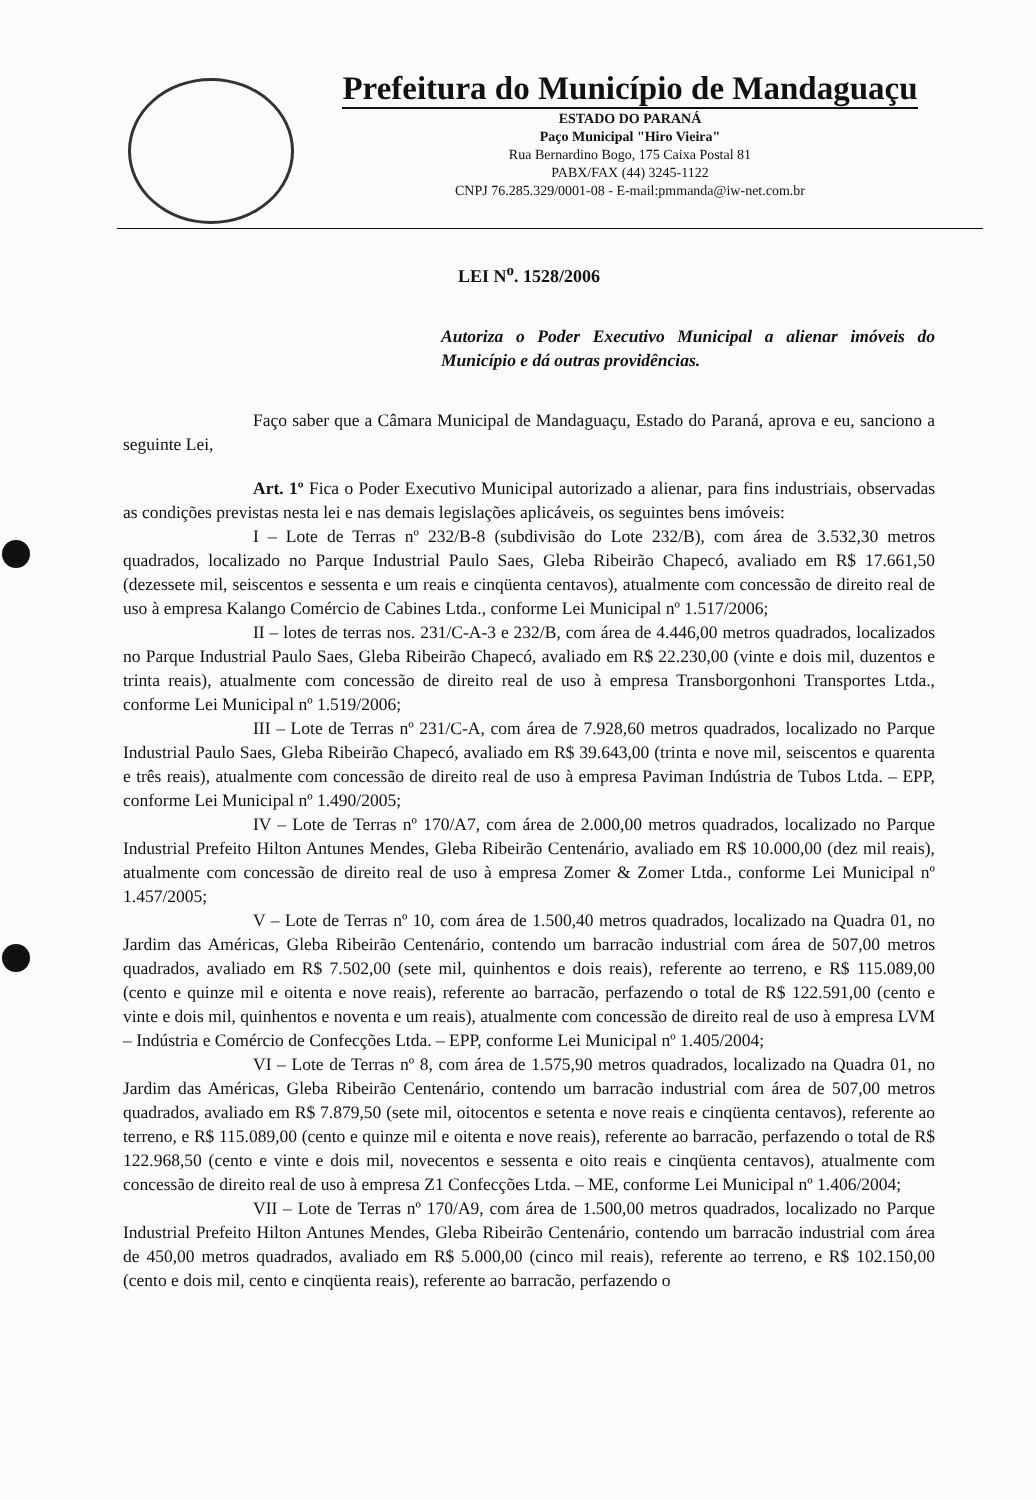Prefeitura do Município de Mandaguaçu
ESTADO DO PARANÁ
Paço Municipal "Hiro Vieira"
Rua Bernardino Bogo, 175 Caixa Postal 81
PABX/FAX (44) 3245-1122
CNPJ 76.285.329/0001-08 - E-mail:pmmanda@iw-net.com.br
LEI N<sup>o</sup>. 1528/2006
Autoriza o Poder Executivo Municipal a alienar imóveis do Município e dá outras providências.
Faço saber que a Câmara Municipal de Mandaguaçu, Estado do Paraná, aprova e eu, sanciono a seguinte Lei,
Art. 1º Fica o Poder Executivo Municipal autorizado a alienar, para fins industriais, observadas as condições previstas nesta lei e nas demais legislações aplicáveis, os seguintes bens imóveis:
I – Lote de Terras nº 232/B-8 (subdivisão do Lote 232/B), com área de 3.532,30 metros quadrados, localizado no Parque Industrial Paulo Saes, Gleba Ribeirão Chapecó, avaliado em R$ 17.661,50 (dezessete mil, seiscentos e sessenta e um reais e cinqüenta centavos), atualmente com concessão de direito real de uso à empresa Kalango Comércio de Cabines Ltda., conforme Lei Municipal nº 1.517/2006;
II – lotes de terras nos. 231/C-A-3 e 232/B, com área de 4.446,00 metros quadrados, localizados no Parque Industrial Paulo Saes, Gleba Ribeirão Chapecó, avaliado em R$ 22.230,00 (vinte e dois mil, duzentos e trinta reais), atualmente com concessão de direito real de uso à empresa Transborgonhoni Transportes Ltda., conforme Lei Municipal nº 1.519/2006;
III – Lote de Terras nº 231/C-A, com área de 7.928,60 metros quadrados, localizado no Parque Industrial Paulo Saes, Gleba Ribeirão Chapecó, avaliado em R$ 39.643,00 (trinta e nove mil, seiscentos e quarenta e três reais), atualmente com concessão de direito real de uso à empresa Paviman Indústria de Tubos Ltda. – EPP, conforme Lei Municipal nº 1.490/2005;
IV – Lote de Terras nº 170/A7, com área de 2.000,00 metros quadrados, localizado no Parque Industrial Prefeito Hilton Antunes Mendes, Gleba Ribeirão Centenário, avaliado em R$ 10.000,00 (dez mil reais), atualmente com concessão de direito real de uso à empresa Zomer & Zomer Ltda., conforme Lei Municipal nº 1.457/2005;
V – Lote de Terras nº 10, com área de 1.500,40 metros quadrados, localizado na Quadra 01, no Jardim das Américas, Gleba Ribeirão Centenário, contendo um barracão industrial com área de 507,00 metros quadrados, avaliado em R$ 7.502,00 (sete mil, quinhentos e dois reais), referente ao terreno, e R$ 115.089,00 (cento e quinze mil e oitenta e nove reais), referente ao barracão, perfazendo o total de R$ 122.591,00 (cento e vinte e dois mil, quinhentos e noventa e um reais), atualmente com concessão de direito real de uso à empresa LVM – Indústria e Comércio de Confecções Ltda. – EPP, conforme Lei Municipal nº 1.405/2004;
VI – Lote de Terras nº 8, com área de 1.575,90 metros quadrados, localizado na Quadra 01, no Jardim das Américas, Gleba Ribeirão Centenário, contendo um barracão industrial com área de 507,00 metros quadrados, avaliado em R$ 7.879,50 (sete mil, oitocentos e setenta e nove reais e cinqüenta centavos), referente ao terreno, e R$ 115.089,00 (cento e quinze mil e oitenta e nove reais), referente ao barracão, perfazendo o total de R$ 122.968,50 (cento e vinte e dois mil, novecentos e sessenta e oito reais e cinqüenta centavos), atualmente com concessão de direito real de uso à empresa Z1 Confecções Ltda. – ME, conforme Lei Municipal nº 1.406/2004;
VII – Lote de Terras nº 170/A9, com área de 1.500,00 metros quadrados, localizado no Parque Industrial Prefeito Hilton Antunes Mendes, Gleba Ribeirão Centenário, contendo um barracão industrial com área de 450,00 metros quadrados, avaliado em R$ 5.000,00 (cinco mil reais), referente ao terreno, e R$ 102.150,00 (cento e dois mil, cento e cinqüenta reais), referente ao barracão, perfazendo o